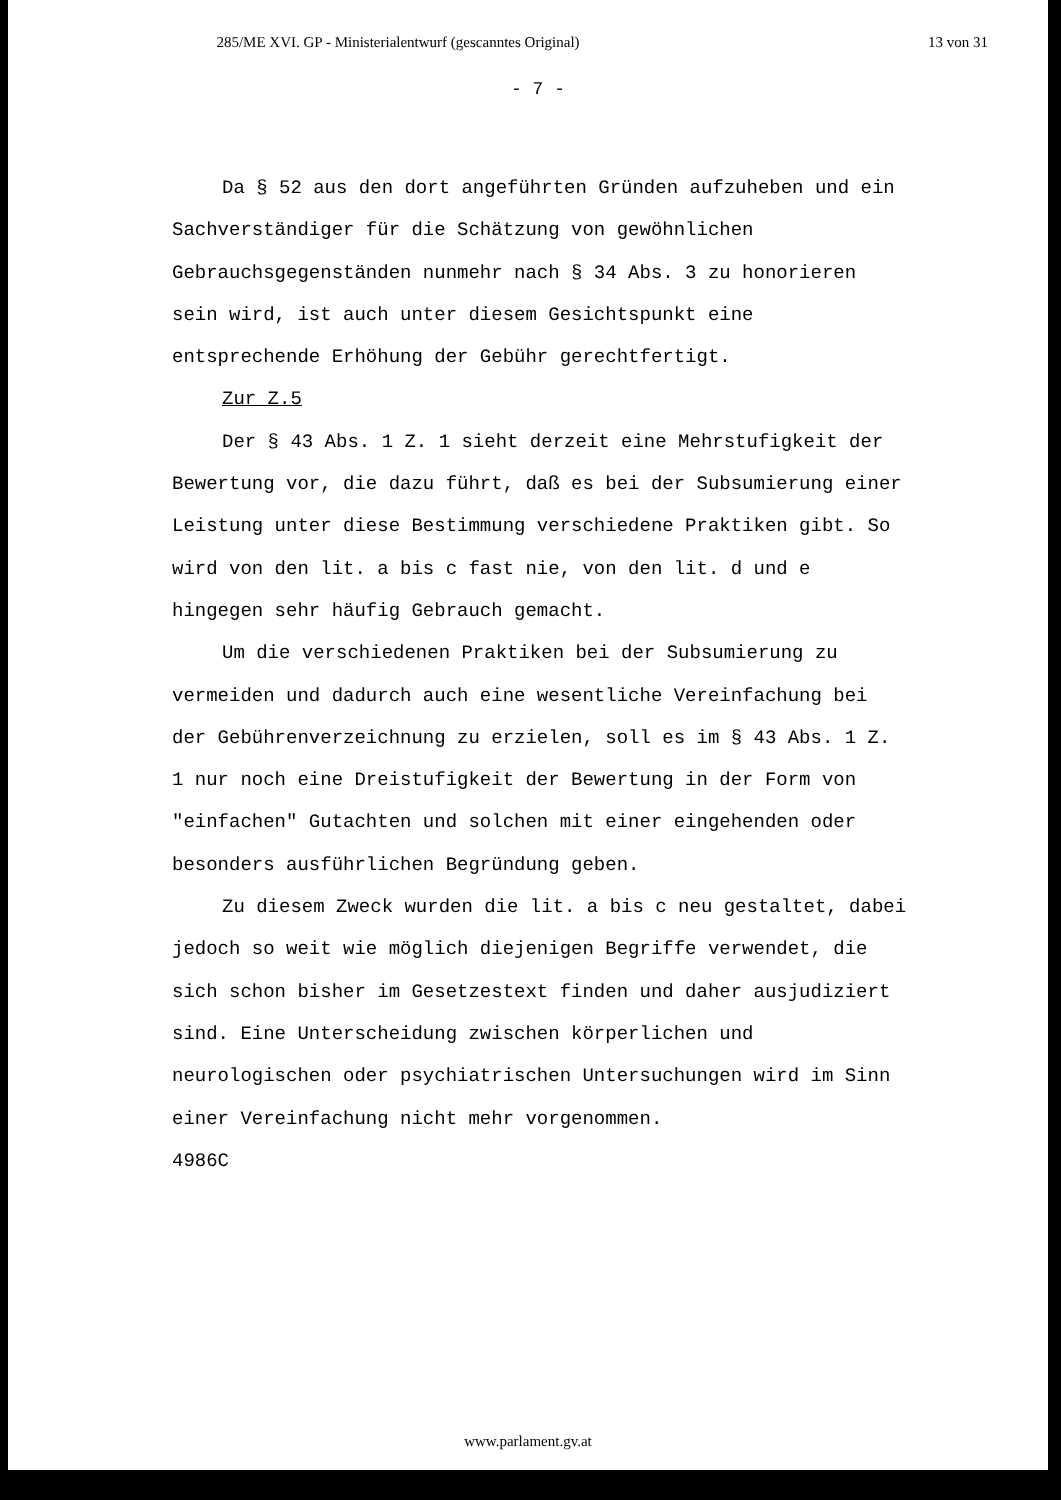285/ME XVI. GP - Ministerialentwurf (gescanntes Original) 13 von 31
- 7 -
Da § 52 aus den dort angeführten Gründen aufzuheben und ein Sachverständiger für die Schätzung von gewöhnlichen Gebrauchsgegenständen nunmehr nach § 34 Abs. 3 zu honorieren sein wird, ist auch unter diesem Gesichtspunkt eine entsprechende Erhöhung der Gebühr gerechtfertigt.
Zur Z.5
Der § 43 Abs. 1 Z. 1 sieht derzeit eine Mehrstufigkeit der Bewertung vor, die dazu führt, daß es bei der Subsumierung einer Leistung unter diese Bestimmung verschiedene Praktiken gibt. So wird von den lit. a bis c fast nie, von den lit. d und e hingegen sehr häufig Gebrauch gemacht.
Um die verschiedenen Praktiken bei der Subsumierung zu vermeiden und dadurch auch eine wesentliche Vereinfachung bei der Gebührenverzeichnung zu erzielen, soll es im § 43 Abs. 1 Z. 1 nur noch eine Dreistufigkeit der Bewertung in der Form von "einfachen" Gutachten und solchen mit einer eingehenden oder besonders ausführlichen Begründung geben.
Zu diesem Zweck wurden die lit. a bis c neu gestaltet, dabei jedoch so weit wie möglich diejenigen Begriffe verwendet, die sich schon bisher im Gesetzestext finden und daher ausjudiziert sind. Eine Unterscheidung zwischen körperlichen und neurologischen oder psychiatrischen Untersuchungen wird im Sinn einer Vereinfachung nicht mehr vorgenommen.
4986C
www.parlament.gv.at